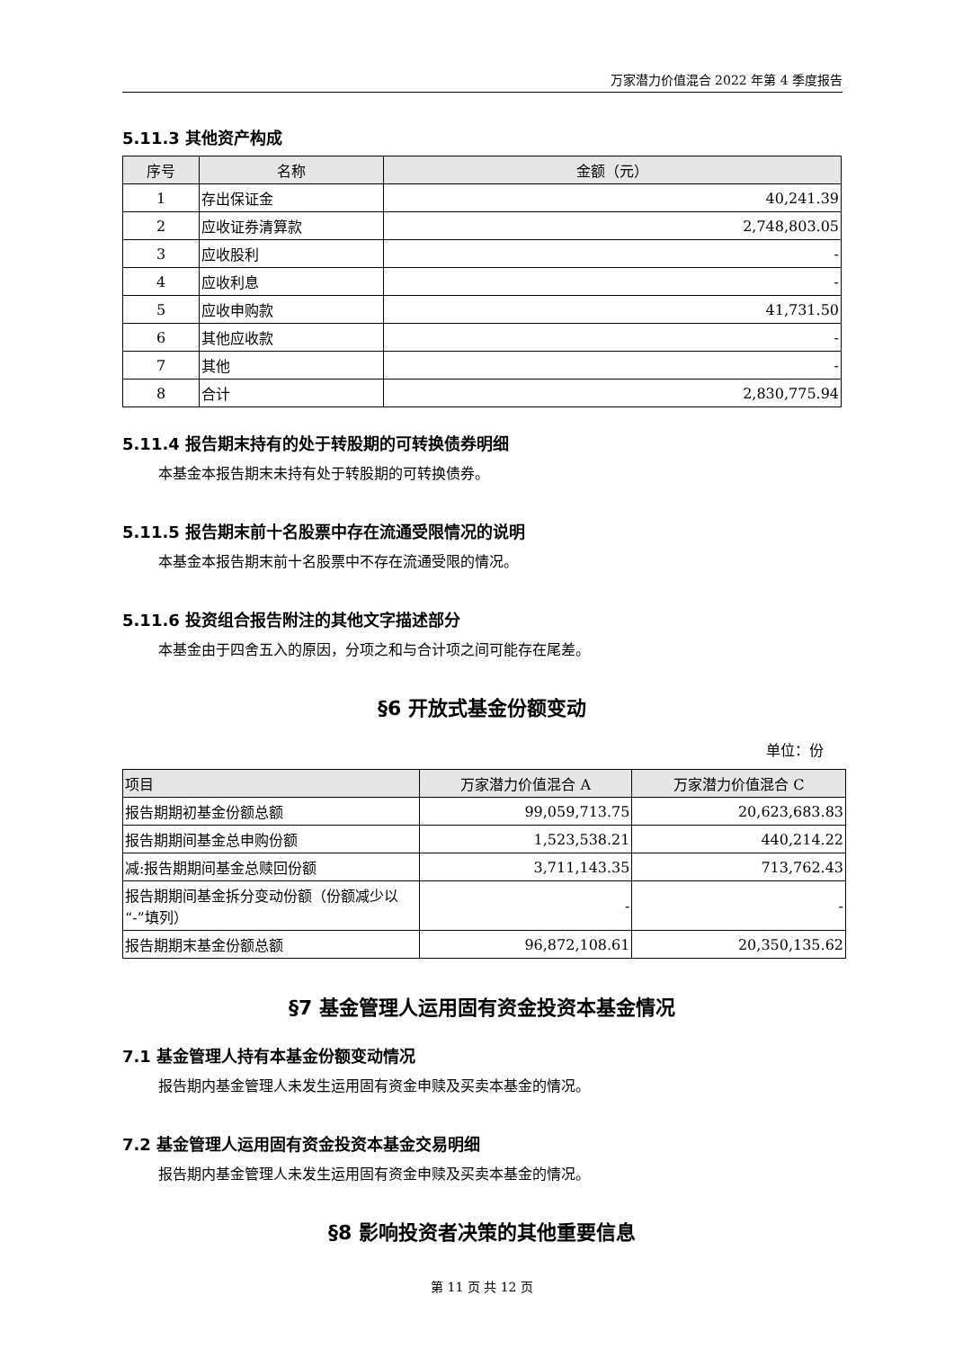万家潜力价值混合 2022 年第 4 季度报告
5.11.3 其他资产构成
| 序号 | 名称 | 金额（元） |
| --- | --- | --- |
| 1 | 存出保证金 | 40,241.39 |
| 2 | 应收证券清算款 | 2,748,803.05 |
| 3 | 应收股利 | - |
| 4 | 应收利息 | - |
| 5 | 应收申购款 | 41,731.50 |
| 6 | 其他应收款 | - |
| 7 | 其他 | - |
| 8 | 合计 | 2,830,775.94 |
5.11.4 报告期末持有的处于转股期的可转换债券明细
本基金本报告期末未持有处于转股期的可转换债券。
5.11.5 报告期末前十名股票中存在流通受限情况的说明
本基金本报告期末前十名股票中不存在流通受限的情况。
5.11.6 投资组合报告附注的其他文字描述部分
本基金由于四舍五入的原因，分项之和与合计项之间可能存在尾差。
§6 开放式基金份额变动
单位：份
| 项目 | 万家潜力价值混合 A | 万家潜力价值混合 C |
| --- | --- | --- |
| 报告期期初基金份额总额 | 99,059,713.75 | 20,623,683.83 |
| 报告期期间基金总申购份额 | 1,523,538.21 | 440,214.22 |
| 减:报告期期间基金总赎回份额 | 3,711,143.35 | 713,762.43 |
| 报告期期间基金拆分变动份额（份额减少以“-”填列） | - | - |
| 报告期期末基金份额总额 | 96,872,108.61 | 20,350,135.62 |
§7 基金管理人运用固有资金投资本基金情况
7.1 基金管理人持有本基金份额变动情况
报告期内基金管理人未发生运用固有资金申赎及买卖本基金的情况。
7.2 基金管理人运用固有资金投资本基金交易明细
报告期内基金管理人未发生运用固有资金申赎及买卖本基金的情况。
§8 影响投资者决策的其他重要信息
第 11 页 共 12 页